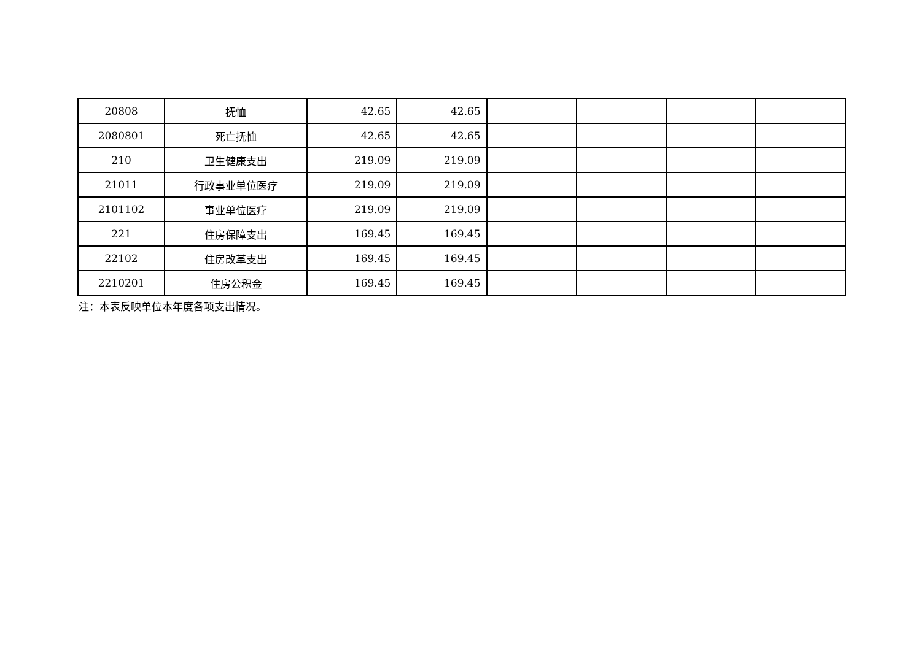| 20808 | 抚恤 | 42.65 | 42.65 | | | | |
| 2080801 | 死亡抚恤 | 42.65 | 42.65 | | | | |
| 210 | 卫生健康支出 | 219.09 | 219.09 | | | | |
| 21011 | 行政事业单位医疗 | 219.09 | 219.09 | | | | |
| 2101102 | 事业单位医疗 | 219.09 | 219.09 | | | | |
| 221 | 住房保障支出 | 169.45 | 169.45 | | | | |
| 22102 | 住房改革支出 | 169.45 | 169.45 | | | | |
| 2210201 | 住房公积金 | 169.45 | 169.45 | | | | |
注：本表反映单位本年度各项支出情况。